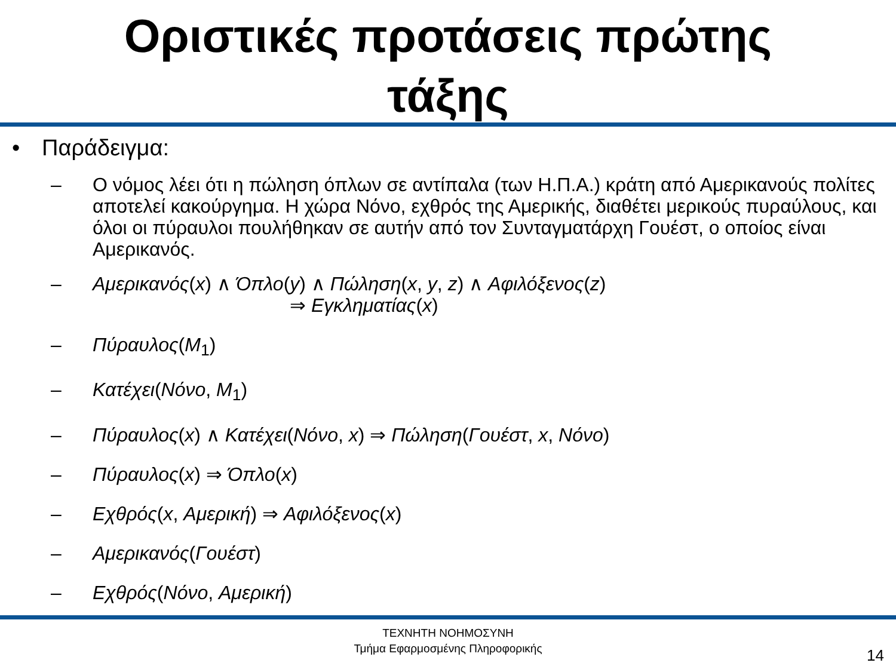Οριστικές προτάσεις πρώτης
τάξης
• Παράδειγμα:
– Ο νόμος λέει ότι η πώληση όπλων σε αντίπαλα (των Η.Π.Α.) κράτη από Αμερικανούς πολίτες αποτελεί κακούργημα. Η χώρα Νόνο, εχθρός της Αμερικής, διαθέτει μερικούς πυραύλους, και όλοι οι πύραυλοι πουλήθηκαν σε αυτήν από τον Συνταγματάρχη Γουέστ, ο οποίος είναι Αμερικανός.
– Αμερικανός(x) ∧ Όπλο(y) ∧ Πώληση(x, y, z) ∧ Αφιλόξενος(z)
⇒ Εγκληματίας(x)
– Πύραυλος(M<sub>1</sub>)
– Κατέχει(Νόνο, M<sub>1</sub>)
– Πύραυλος(x) ∧ Κατέχει(Νόνο, x) ⇒ Πώληση(Γουέστ, x, Νόνο)
– Πύραυλος(x) ⇒ Όπλο(x)
– Εχθρός(x, Αμερική) ⇒ Αφιλόξενος(x)
– Αμερικανός(Γουέστ)
– Εχθρός(Νόνο, Αμερική)
ΤΕΧΝΗΤΗ ΝΟΗΜΟΣΥΝΗ
Τμήμα Εφαρμοσμένης Πληροφορικής
14